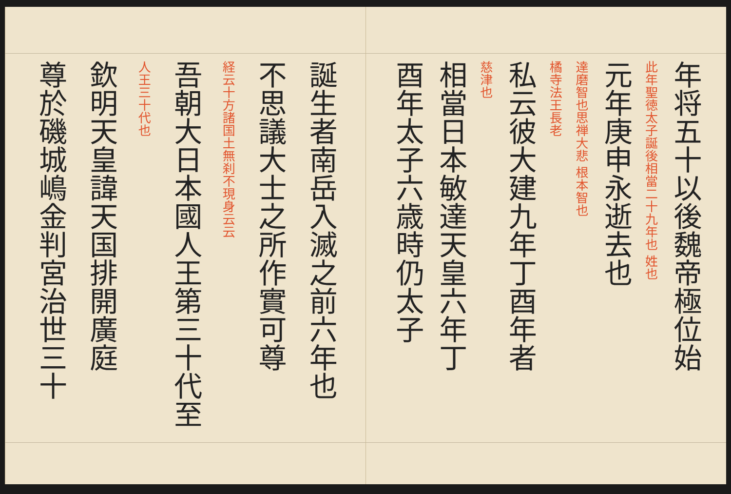年将五十以後魏帝極位始
此年聖徳太子誕後相當二十九年也 姓也
元年庚申永逝去也
達磨智也思禅大悲 根本智也
橘寺法王長老
私云彼大建九年丁酉年者
慈津也
相當日本敏達天皇六年丁
酉年太子六歳時仍太子
誕生者南岳入滅之前六年也
不思議大士之所作實可尊
経云十方諸国土無刹不現身云云
吾朝大日本國人王第三十代至
人王三十代也
欽明天皇諱天国排開廣庭
尊於磯城嶋金判宮治世三十